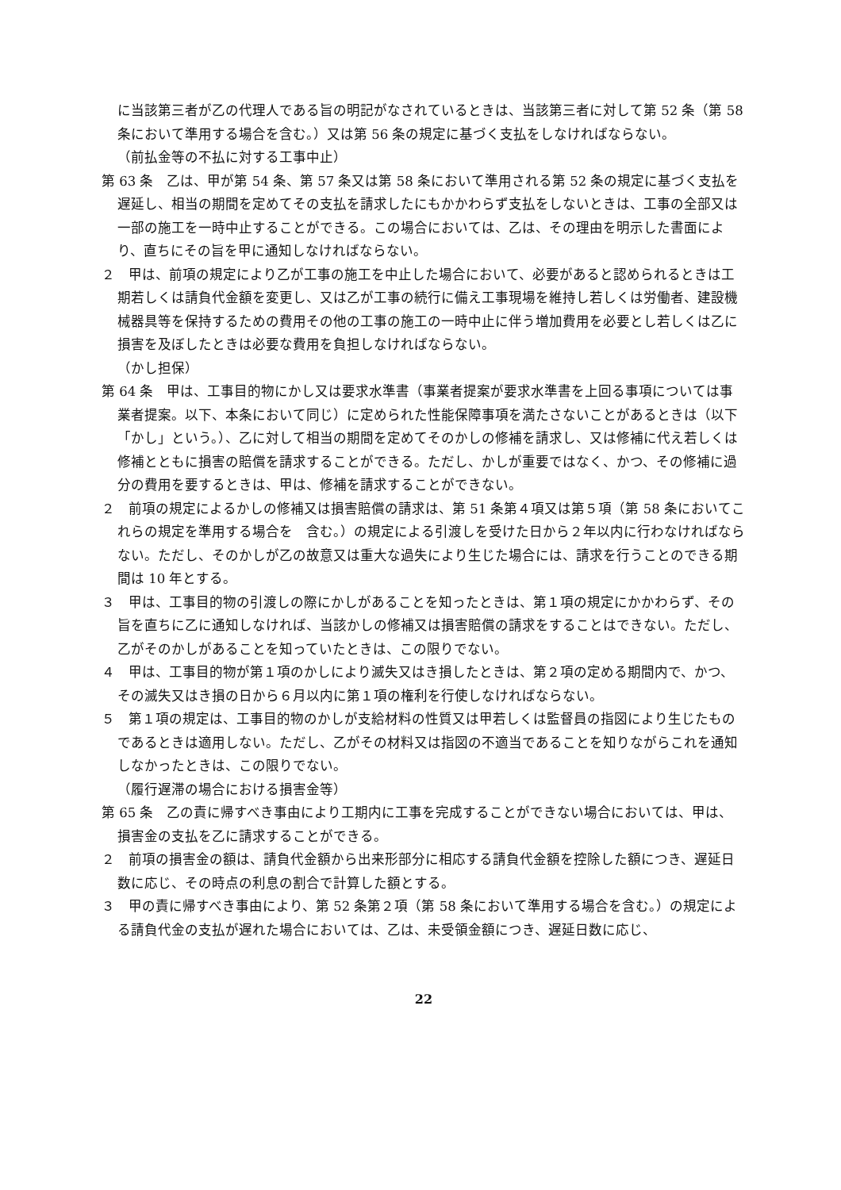に当該第三者が乙の代理人である旨の明記がなされているときは、当該第三者に対して第 52 条（第 58 条において準用する場合を含む。）又は第 56 条の規定に基づく支払をしなければならない。
（前払金等の不払に対する工事中止）
第 63 条　乙は、甲が第 54 条、第 57 条又は第 58 条において準用される第 52 条の規定に基づく支払を遅延し、相当の期間を定めてその支払を請求したにもかかわらず支払をしないときは、工事の全部又は一部の施工を一時中止することができる。この場合においては、乙は、その理由を明示した書面により、直ちにその旨を甲に通知しなければならない。
２　甲は、前項の規定により乙が工事の施工を中止した場合において、必要があると認められるときは工期若しくは請負代金額を変更し、又は乙が工事の続行に備え工事現場を維持し若しくは労働者、建設機械器具等を保持するための費用その他の工事の施工の一時中止に伴う増加費用を必要とし若しくは乙に損害を及ぼしたときは必要な費用を負担しなければならない。
（かし担保）
第 64 条　甲は、工事目的物にかし又は要求水準書（事業者提案が要求水準書を上回る事項については事業者提案。以下、本条において同じ）に定められた性能保障事項を満たさないことがあるときは（以下「かし」という。）、乙に対して相当の期間を定めてそのかしの修補を請求し、又は修補に代え若しくは修補とともに損害の賠償を請求することができる。ただし、かしが重要ではなく、かつ、その修補に過分の費用を要するときは、甲は、修補を請求することができない。
２　前項の規定によるかしの修補又は損害賠償の請求は、第 51 条第４項又は第５項（第 58 条においてこれらの規定を準用する場合を　含む。）の規定による引渡しを受けた日から２年以内に行わなければならない。ただし、そのかしが乙の故意又は重大な過失により生じた場合には、請求を行うことのできる期間は 10 年とする。
３　甲は、工事目的物の引渡しの際にかしがあることを知ったときは、第１項の規定にかかわらず、その旨を直ちに乙に通知しなければ、当該かしの修補又は損害賠償の請求をすることはできない。ただし、乙がそのかしがあることを知っていたときは、この限りでない。
４　甲は、工事目的物が第１項のかしにより滅失又はき損したときは、第２項の定める期間内で、かつ、その滅失又はき損の日から６月以内に第１項の権利を行使しなければならない。
５　第１項の規定は、工事目的物のかしが支給材料の性質又は甲若しくは監督員の指図により生じたものであるときは適用しない。ただし、乙がその材料又は指図の不適当であることを知りながらこれを通知しなかったときは、この限りでない。
（履行遅滞の場合における損害金等）
第 65 条　乙の責に帰すべき事由により工期内に工事を完成することができない場合においては、甲は、損害金の支払を乙に請求することができる。
２　前項の損害金の額は、請負代金額から出来形部分に相応する請負代金額を控除した額につき、遅延日数に応じ、その時点の利息の割合で計算した額とする。
３　甲の責に帰すべき事由により、第 52 条第２項（第 58 条において準用する場合を含む。）の規定による請負代金の支払が遅れた場合においては、乙は、未受領金額につき、遅延日数に応じ、
22